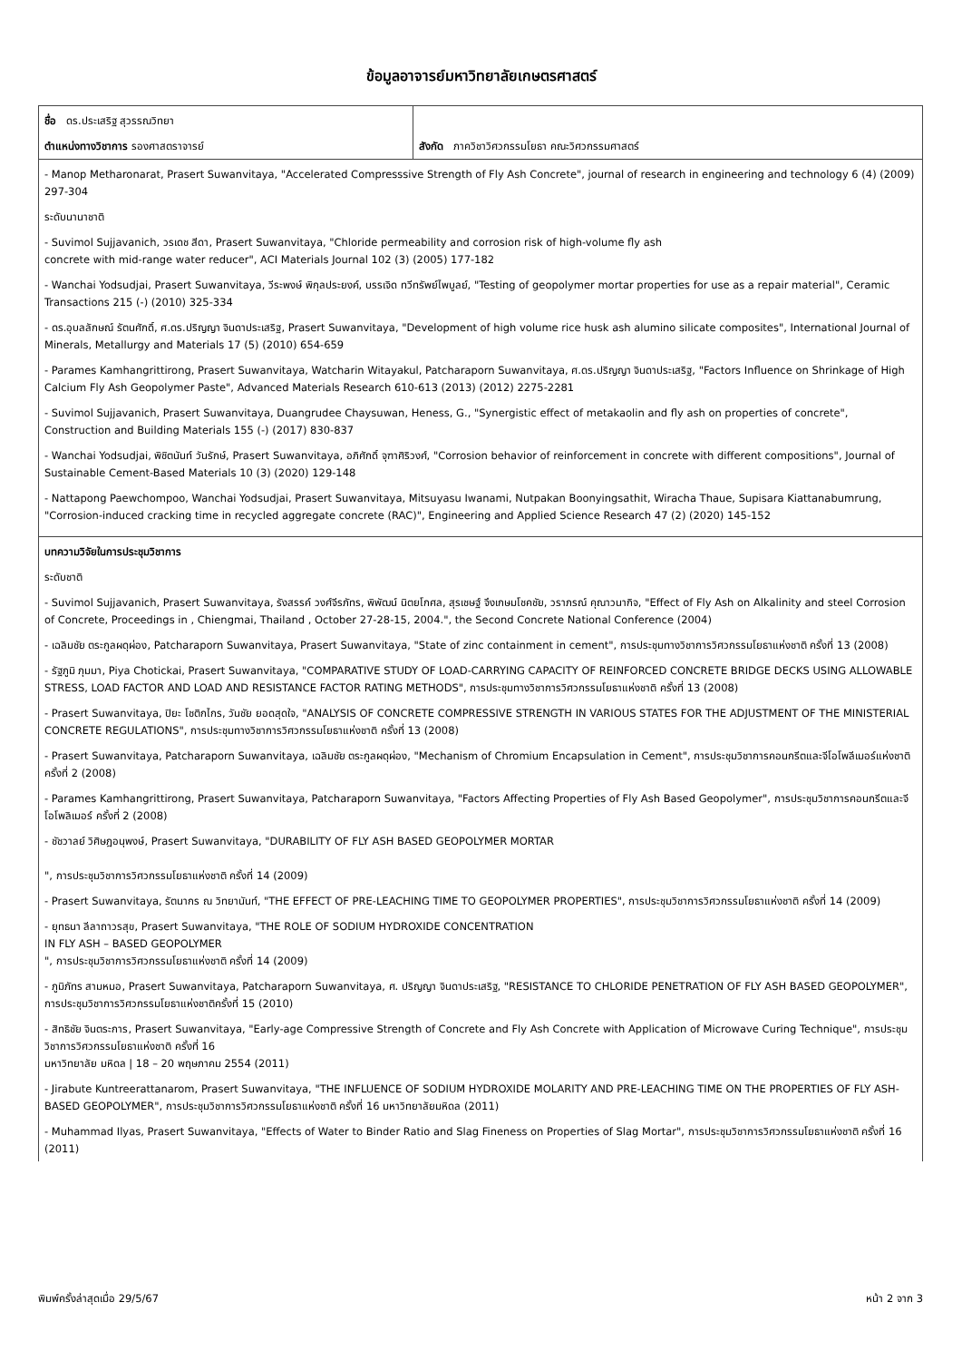ข้อมูลอาจารย์มหาวิทยาลัยเกษตรศาสตร์
| ชื่อ ดร.ประเสริฐ สุวรรณวิทยา ตำแหน่งทางวิชาการ รองศาสตราจารย์ | สังกัด ภาควิชาวิศวกรรมโยธา คณะวิศวกรรมศาสตร์ |
| - Manop Metharonarat, Prasert Suwanvitaya, "Accelerated Compresssive Strength of Fly Ash Concrete", journal of research in engineering and technology 6 (4) (2009) 297-304 ระดับนานาชาติ - Suvimol Sujjavanich, วรเดช สีดา, Prasert Suwanvitaya, "Chloride permeability and corrosion risk of high-volume fly ash concrete with mid-range water reducer", ACI Materials Journal 102 (3) (2005) 177-182 - Wanchai Yodsudjai, Prasert Suwanvitaya, วีระพงษ์ พิกุลประยงค์, บรรเจิด ทวีทรัพย์ไพบูลย์, "Testing of geopolymer mortar properties for use as a repair material", Ceramic Transactions 215 (-) (2010) 325-334 - ดร.อุบลลักษณ์ รัตนศักดิ์, ศ.ดร.ปริญญา จินดาประเสริฐ, Prasert Suwanvitaya, "Development of high volume rice husk ash alumino silicate composites", International Journal of Minerals, Metallurgy and Materials 17 (5) (2010) 654-659 - Parames Kamhangrittirong, Prasert Suwanvitaya, Watcharin Witayakul, Patcharaporn Suwanvitaya, ศ.ดร.ปริญญา จินดาประเสริฐ, "Factors Influence on Shrinkage of High Calcium Fly Ash Geopolymer Paste", Advanced Materials Research 610-613 (2013) (2012) 2275-2281 - Suvimol Sujjavanich, Prasert Suwanvitaya, Duangrudee Chaysuwan, Heness, G., "Synergistic effect of metakaolin and fly ash on properties of concrete", Construction and Building Materials 155 (-) (2017) 830-837 - Wanchai Yodsudjai, พิชิตนันท์ วันรักษ์, Prasert Suwanvitaya, อภิศักดิ์ จุฑาศิริวงศ์, "Corrosion behavior of reinforcement in concrete with different compositions", Journal of Sustainable Cement-Based Materials 10 (3) (2020) 129-148 - Nattapong Paewchompoo, Wanchai Yodsudjai, Prasert Suwanvitaya, Mitsuyasu Iwanami, Nutpakan Boonyingsathit, Wiracha Thaue, Supisara Kiattanabumrung, "Corrosion-induced cracking time in recycled aggregate concrete (RAC)", Engineering and Applied Science Research 47 (2) (2020) 145-152 | |
| บทความวิจัยในการประชุมวิชาการ ระดับชาติ - Suvimol Sujjavanich, Prasert Suwanvitaya, รังสรรค์ วงศ์จีรภัทร, พิพัฒน์ นิตยโกศล, สุรเชษฐ์ จึงเกษมโชคชัย, วราภรณ์ คุณาวนากิจ, "Effect of Fly Ash on Alkalinity and steel Corrosion of Concrete, Proceedings in , Chiengmai, Thailand , October 27-28-15, 2004.", the Second Concrete National Conference (2004) - เฉลิมชัย ตระกูลผดุผ่อง, Patcharaporn Suwanvitaya, Prasert Suwanvitaya, "State of zinc containment in cement", การประชุมทางวิชาการวิศวกรรมโยธาแห่งชาติ ครั้งที่ 13 (2008) - รัฐภูมิ ภุมมา, Piya Chotickai, Prasert Suwanvitaya, "COMPARATIVE STUDY OF LOAD-CARRYING CAPACITY OF REINFORCED CONCRETE BRIDGE DECKS USING ALLOWABLE STRESS, LOAD FACTOR AND LOAD AND RESISTANCE FACTOR RATING METHODS", การประชุมทางวิชาการวิศวกรรมโยธาแห่งชาติ ครั้งที่ 13 (2008) - Prasert Suwanvitaya, ปิยะ โชติกไกร, วันชัย ยอดสุดใจ, "ANALYSIS OF CONCRETE COMPRESSIVE STRENGTH IN VARIOUS STATES FOR THE ADJUSTMENT OF THE MINISTERIAL CONCRETE REGULATIONS", การประชุมทางวิชาการวิศวกรรมโยธาแห่งชาติ ครั้งที่ 13 (2008) - Prasert Suwanvitaya, Patcharaporn Suwanvitaya, เฉลิมชัย ตระกูลผดุผ่อง, "Mechanism of Chromium Encapsulation in Cement", การประชุมวิชาการคอนกรีตและจีโอโพลีเมอร์แห่งชาติ ครั้งที่ 2 (2008) - Parames Kamhangrittirong, Prasert Suwanvitaya, Patcharaporn Suwanvitaya, "Factors Affecting Properties of Fly Ash Based Geopolymer", การประชุมวิชาการคอนกรีตและจีโอโพลิเมอร์ ครั้งที่ 2 (2008) - ชัชวาลย์ วิศิษฎอนุพงษ์, Prasert Suwanvitaya, "DURABILITY OF FLY ASH BASED GEOPOLYMER MORTAR ", การประชุมวิชาการวิศวกรรมโยธาแห่งชาติ ครั้งที่ 14 (2009) - Prasert Suwanvitaya, รัตนากร ณ วิทยานันท์, "THE EFFECT OF PRE-LEACHING TIME TO GEOPOLYMER PROPERTIES", การประชุมวิชาการวิศวกรรมโยธาแห่งชาติ ครั้งที่ 14 (2009) - ยุทธนา ลีลาถาวรสุข, Prasert Suwanvitaya, "THE ROLE OF SODIUM HYDROXIDE CONCENTRATION IN FLY ASH – BASED GEOPOLYMER ", การประชุมวิชาการวิศวกรรมโยธาแห่งชาติ ครั้งที่ 14 (2009) - ภูมิภัทร สามหมอ, Prasert Suwanvitaya, Patcharaporn Suwanvitaya, ศ. ปริญญา จินดาประเสริฐ, "RESISTANCE TO CHLORIDE PENETRATION OF FLY ASH BASED GEOPOLYMER", การประชุมวิชาการวิศวกรรมโยธาแห่งชาติครั้งที่ 15 (2010) - สิทธิชัย จินตระการ, Prasert Suwanvitaya, "Early-age Compressive Strength of Concrete and Fly Ash Concrete with Application of Microwave Curing Technique", การประชุม วิชาการวิศวกรรมโยธาแห่งชาติ ครั้งที่ 16 มหาวิทยาลัย มหิดล / 18 – 20 พฤษภาคม 2554 (2011) - Jirabute Kuntreerattanarom, Prasert Suwanvitaya, "THE INFLUENCE OF SODIUM HYDROXIDE MOLARITY AND PRE-LEACHING TIME ON THE PROPERTIES OF FLY ASH-BASED GEOPOLYMER", การประชุมวิชาการวิศวกรรมโยธาแห่งชาติ ครั้งที่ 16 มหาวิทยาลัยมหิดล (2011) - Muhammad Ilyas, Prasert Suwanvitaya, "Effects of Water to Binder Ratio and Slag Fineness on Properties of Slag Mortar", การประชุมวิชาการวิศวกรรมโยธาแห่งชาติ ครั้งที่ 16 (2011) | |
พิมพ์ครั้งล่าสุดเมื่อ 29/5/67 หน้า 2 จาก 3